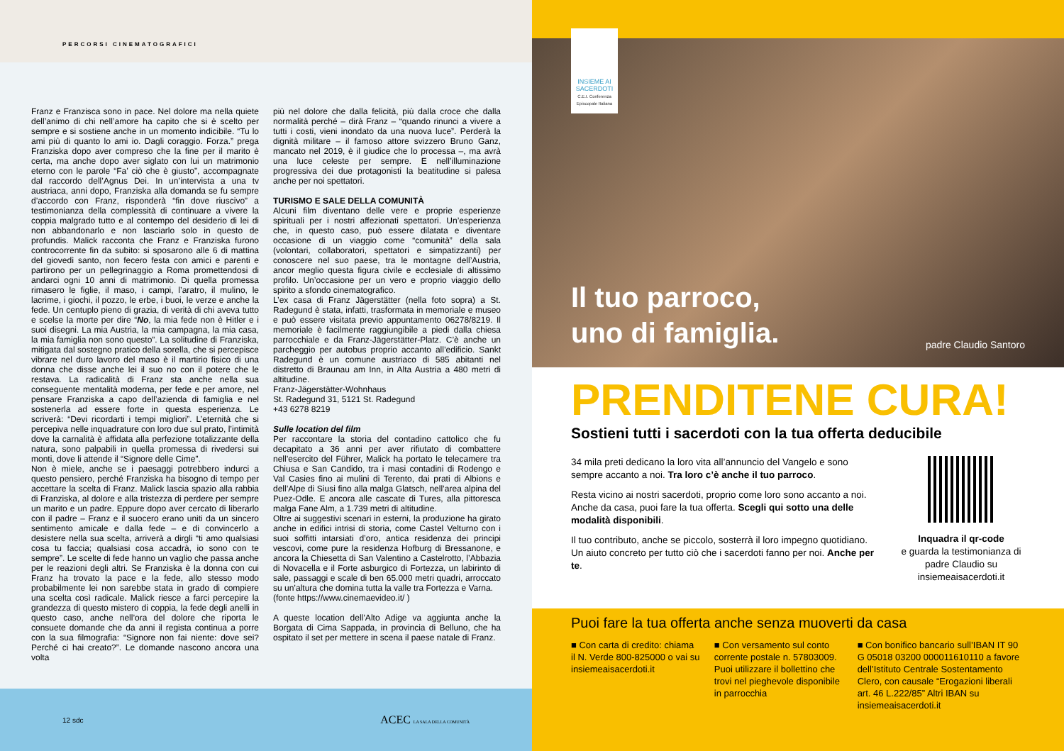PERCORSI CINEMATOGRAFICI
Franz e Franzisca sono in pace. Nel dolore ma nella quiete dell’animo di chi nell’amore ha capito che si è scelto per sempre e si sostiene anche in un momento indicibile. “Tu lo ami più di quanto lo ami io. Dagli coraggio. Forza.” prega Franziska dopo aver compreso che la fine per il marito è certa, ma anche dopo aver siglato con lui un matrimonio eterno con le parole “Fa’ ciò che è giusto”, accompagnate dal raccordo dell’Agnus Dei. In un’intervista a una tv austriaca, anni dopo, Franziska alla domanda se fu sempre d’accordo con Franz, risponderà “fin dove riuscivo” a testimonianza della complessità di continuare a vivere la coppia malgrado tutto e al contempo del desiderio di lei di non abbandonarlo e non lasciarlo solo in questo de profundis. Malick racconta che Franz e Franziska furono controcorrente fin da subito: si sposarono alle 6 di mattina del giovedì santo, non fecero festa con amici e parenti e partirono per un pellegrinaggio a Roma promettendosi di andarci ogni 10 anni di matrimonio. Di quella promessa rimasero le figlie, il maso, i campi, l’aratro, il mulino, le lacrime, i giochi, il pozzo, le erbe, i buoi, le verze e anche la fede. Un centuplo pieno di grazia, di verità di chi aveva tutto e scelse la morte per dire “No, la mia fede non è Hitler e i suoi disegni. La mia Austria, la mia campagna, la mia casa, la mia famiglia non sono questo”. La solitudine di Franziska, mitigata dal sostegno pratico della sorella, che si percepisce vibrare nel duro lavoro del maso è il martirio fisico di una donna che disse anche lei il suo no con il potere che le restava. La radicalità di Franz sta anche nella sua conseguente mentalità moderna, per fede e per amore, nel pensare Franziska a capo dell’azienda di famiglia e nel sostenerla ad essere forte in questa esperienza. Le scriverà: “Devi ricordarti i tempi migliori”. L’eternità che si percepiva nelle inquadrature con loro due sul prato, l’intimità dove la carnalità è affidata alla perfezione totalizzante della natura, sono palpabili in quella promessa di rivedersi sui monti, dove li attende il “Signore delle Cime”.
Non è miele, anche se i paesaggi potrebbero indurci a questo pensiero, perché Franziska ha bisogno di tempo per accettare la scelta di Franz. Malick lascia spazio alla rabbia di Franziska, al dolore e alla tristezza di perdere per sempre un marito e un padre. Eppure dopo aver cercato di liberarlo con il padre – Franz e il suocero erano uniti da un sincero sentimento amicale e dalla fede – e di convincerlo a desistere nella sua scelta, arriverà a dirgli “ti amo qualsiasi cosa tu faccia; qualsiasi cosa accadrà, io sono con te sempre”. Le scelte di fede hanno un vaglio che passa anche per le reazioni degli altri. Se Franziska è la donna con cui Franz ha trovato la pace e la fede, allo stesso modo probabilmente lei non sarebbe stata in grado di compiere una scelta così radicale. Malick riesce a farci percepire la grandezza di questo mistero di coppia, la fede degli anelli in questo caso, anche nell’ora del dolore che riporta le consuete domande che da anni il regista continua a porre con la sua filmografia: “Signore non fai niente: dove sei? Perché ci hai creato?”. Le domande nascono ancora una volta
più nel dolore che dalla felicità, più dalla croce che dalla normalità perché – dirà Franz – “quando rinunci a vivere a tutti i costi, vieni inondato da una nuova luce”. Perderà la dignità militare – il famoso attore svizzero Bruno Ganz, mancato nel 2019, è il giudice che lo processa –, ma avrà una luce celeste per sempre. E nell’illuminazione progressiva dei due protagonisti la beatitudine si palesa anche per noi spettatori.
TURISMO E SALE DELLA COMUNITÀ
Alcuni film diventano delle vere e proprie esperienze spirituali per i nostri affezionati spettatori. Un’esperienza che, in questo caso, può essere dilatata e diventare occasione di un viaggio come “comunità” della sala (volontari, collaboratori, spettatori e simpatizzanti) per conoscere nel suo paese, tra le montagne dell’Austria, ancor meglio questa figura civile e ecclesiale di altissimo profilo. Un’occasione per un vero e proprio viaggio dello spirito a sfondo cinematografico.
L’ex casa di Franz Jägerstätter (nella foto sopra) a St. Radegund è stata, infatti, trasformata in memoriale e museo e può essere visitata previo appuntamento 06278/8219. Il memoriale è facilmente raggiungibile a piedi dalla chiesa parrocchiale e da Franz-Jägerstätter-Platz. C’è anche un parcheggio per autobus proprio accanto all’edificio. Sankt Radegund è un comune austriaco di 585 abitanti nel distretto di Braunau am Inn, in Alta Austria a 480 metri di altitudine.
Franz-Jägerstätter-Wohnhaus
St. Radegund 31, 5121 St. Radegund
+43 6278 8219
Sulle location del film
Per raccontare la storia del contadino cattolico che fu decapitato a 36 anni per aver rifiutato di combattere nell’esercito del Führer, Malick ha portato le telecamere tra Chiusa e San Candido, tra i masi contadini di Rodengo e Val Casies fino ai mulini di Terento, dai prati di Albions e dell’Alpe di Siusi fino alla malga Glatsch, nell’area alpina del Puez-Odle. E ancora alle cascate di Tures, alla pittoresca malga Fane Alm, a 1.739 metri di altitudine.
Oltre ai suggestivi scenari in esterni, la produzione ha girato anche in edifici intrisi di storia, come Castel Velturno con i suoi soffitti intarsiati d’oro, antica residenza dei principi vescovi, come pure la residenza Hofburg di Bressanone, e ancora la Chiesetta di San Valentino a Castelrotto, l’Abbazia di Novacella e il Forte asburgico di Fortezza, un labirinto di sale, passaggi e scale di ben 65.000 metri quadri, arroccato su un’altura che domina tutta la valle tra Fortezza e Varna.
(fonte https://www.cinemaevideo.it/ )
A queste location dell’Alto Adige va aggiunta anche la Borgata di Cima Sappada, in provincia di Belluno, che ha ospitato il set per mettere in scena il paese natale di Franz.
12 sdc ACEC LA SALA DELLA COMUNITÀ
INSIEME AI SACERDOTI
C.E.I. Conferenza Episcopale Italiana
Il tuo parroco,
uno di famiglia.
padre Claudio Santoro
PRENDITENE CURA!
Sostieni tutti i sacerdoti con la tua offerta deducibile
34 mila preti dedicano la loro vita all’annuncio del Vangelo e sono sempre accanto a noi. Tra loro c’è anche il tuo parroco.
Resta vicino ai nostri sacerdoti, proprio come loro sono accanto a noi. Anche da casa, puoi fare la tua offerta. Scegli qui sotto una delle modalità disponibili.
Il tuo contributo, anche se piccolo, sosterrà il loro impegno quotidiano. Un aiuto concreto per tutto ciò che i sacerdoti fanno per noi. Anche per te.
Inquadra il qr-code
e guarda la testimonianza di padre Claudio su insiemeaisacerdoti.it
Puoi fare la tua offerta anche senza muoverti da casa
■ Con carta di credito: chiama il N. Verde 800-825000 o vai su insiemeaisacerdoti.it
■ Con versamento sul conto corrente postale n. 57803009. Puoi utilizzare il bollettino che trovi nel pieghevole disponibile in parrocchia
■ Con bonifico bancario sull’IBAN IT 90 G 05018 03200 000011610110 a favore dell’Istituto Centrale Sostentamento Clero, con causale “Erogazioni liberali art. 46 L.222/85” Altri IBAN su insiemeaisacerdoti.it